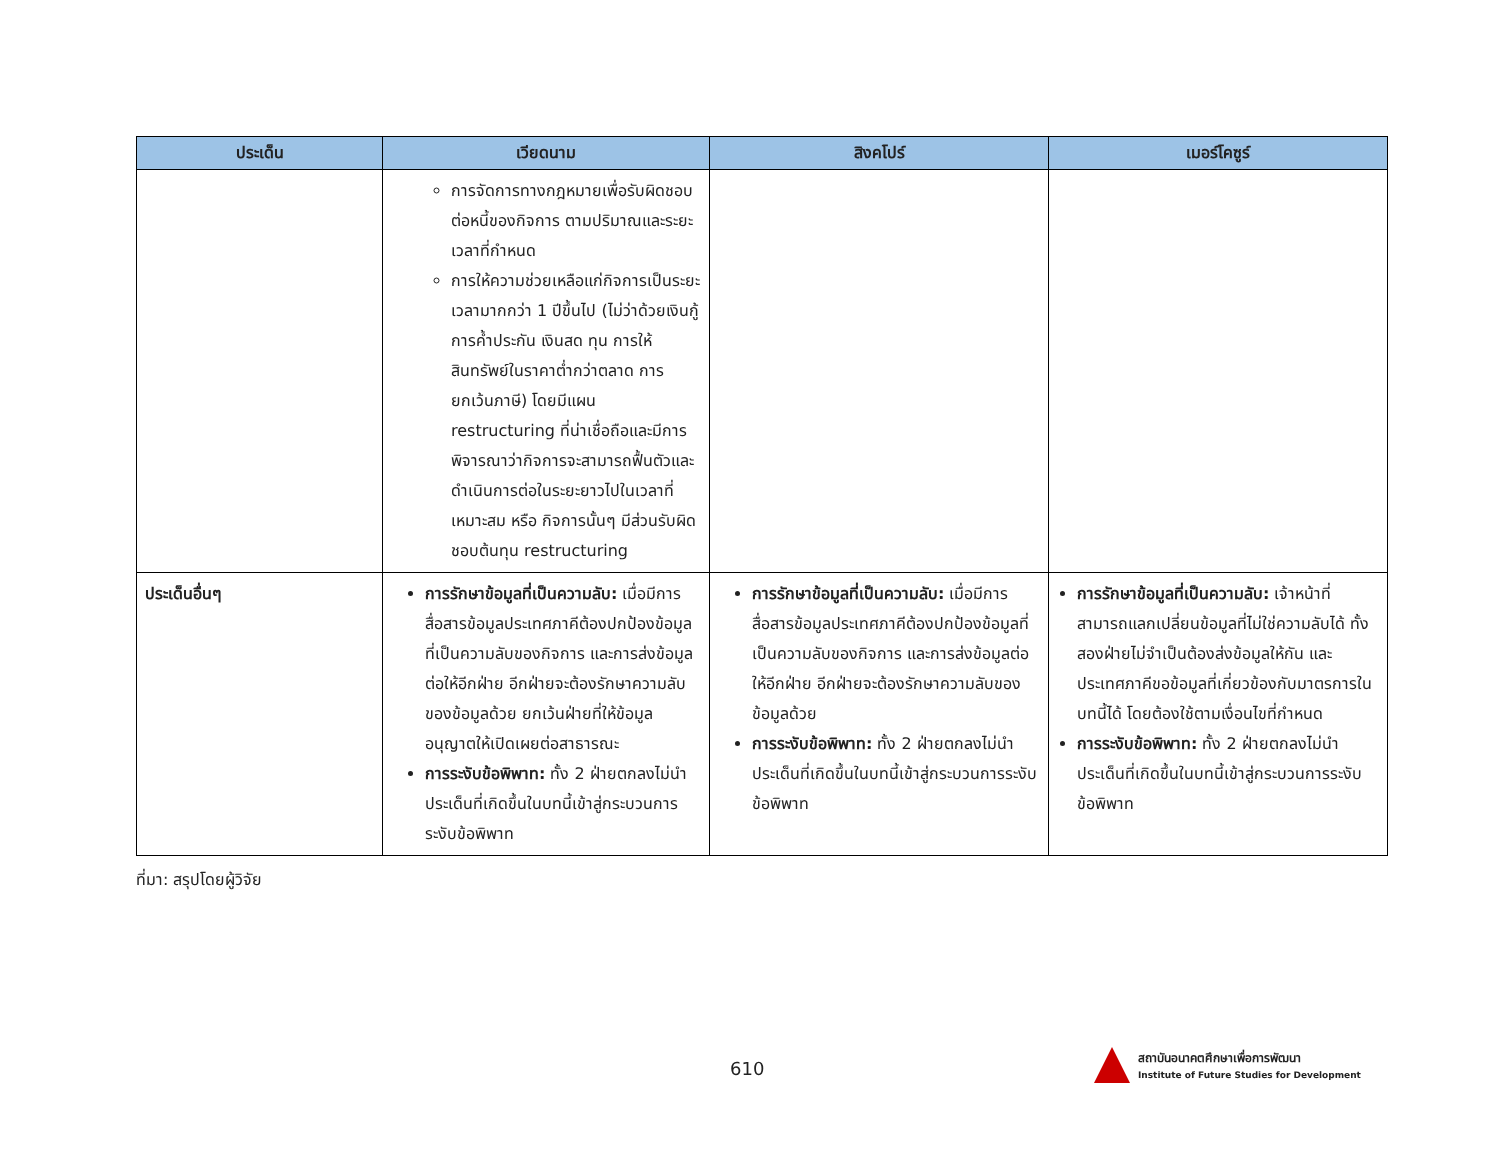| ประเด็น | เวียดนาม | สิงคโปร์ | เมอร์โคซูร์ |
| --- | --- | --- | --- |
| | การจัดการทางกฎหมายเพื่อรับผิดชอบต่อหนี้ของกิจการ ตามปริมาณและระยะเวลาที่กำหนด การให้ความช่วยเหลือแก่กิจการเป็นระยะเวลามากกว่า 1 ปีขึ้นไป (ไม่ว่าด้วยเงินกู้ การค้ำประกัน เงินสด ทุน การให้สินทรัพย์ในราคาต่ำกว่าตลาด การยกเว้นภาษี) โดยมีแผน restructuring ที่น่าเชื่อถือและมีการพิจารณาว่ากิจการจะสามารถฟื้นตัวและดำเนินการต่อในระยะยาวไปในเวลาที่เหมาะสม หรือ กิจการนั้นๆ มีส่วนรับผิดชอบต้นทุน restructuring | | |
| ประเด็นอื่นๆ | การรักษาข้อมูลที่เป็นความลับ: เมื่อมีการสื่อสารข้อมูลประเทศภาคีต้องปกป้องข้อมูลที่เป็นความลับของกิจการ และการส่งข้อมูลต่อให้อีกฝ่าย อีกฝ่ายจะต้องรักษาความลับของข้อมูลด้วย ยกเว้นฝ่ายที่ให้ข้อมูลอนุญาตให้เปิดเผยต่อสาธารณะ การระงับข้อพิพาท: ทั้ง 2 ฝ่ายตกลงไม่นำประเด็นที่เกิดขึ้นในบทนี้เข้าสู่กระบวนการระงับข้อพิพาท | การรักษาข้อมูลที่เป็นความลับ: เมื่อมีการสื่อสารข้อมูลประเทศภาคีต้องปกป้องข้อมูลที่เป็นความลับของกิจการ และการส่งข้อมูลต่อให้อีกฝ่าย อีกฝ่ายจะต้องรักษาความลับของข้อมูลด้วย การระงับข้อพิพาท: ทั้ง 2 ฝ่ายตกลงไม่นำประเด็นที่เกิดขึ้นในบทนี้เข้าสู่กระบวนการระงับข้อพิพาท | การรักษาข้อมูลที่เป็นความลับ: เจ้าหน้าที่สามารถแลกเปลี่ยนข้อมูลที่ไม่ใช่ความลับได้ ทั้งสองฝ่ายไม่จำเป็นต้องส่งข้อมูลให้กัน และประเทศภาคีขอข้อมูลที่เกี่ยวข้องกับมาตรการในบทนี้ได้ โดยต้องใช้ตามเงื่อนไขที่กำหนด การระงับข้อพิพาท: ทั้ง 2 ฝ่ายตกลงไม่นำประเด็นที่เกิดขึ้นในบทนี้เข้าสู่กระบวนการระงับข้อพิพาท |
ที่มา: สรุปโดยผู้วิจัย
610
สถาบันอนาคตศึกษาเพื่อการพัฒนา
Institute of Future Studies for Development